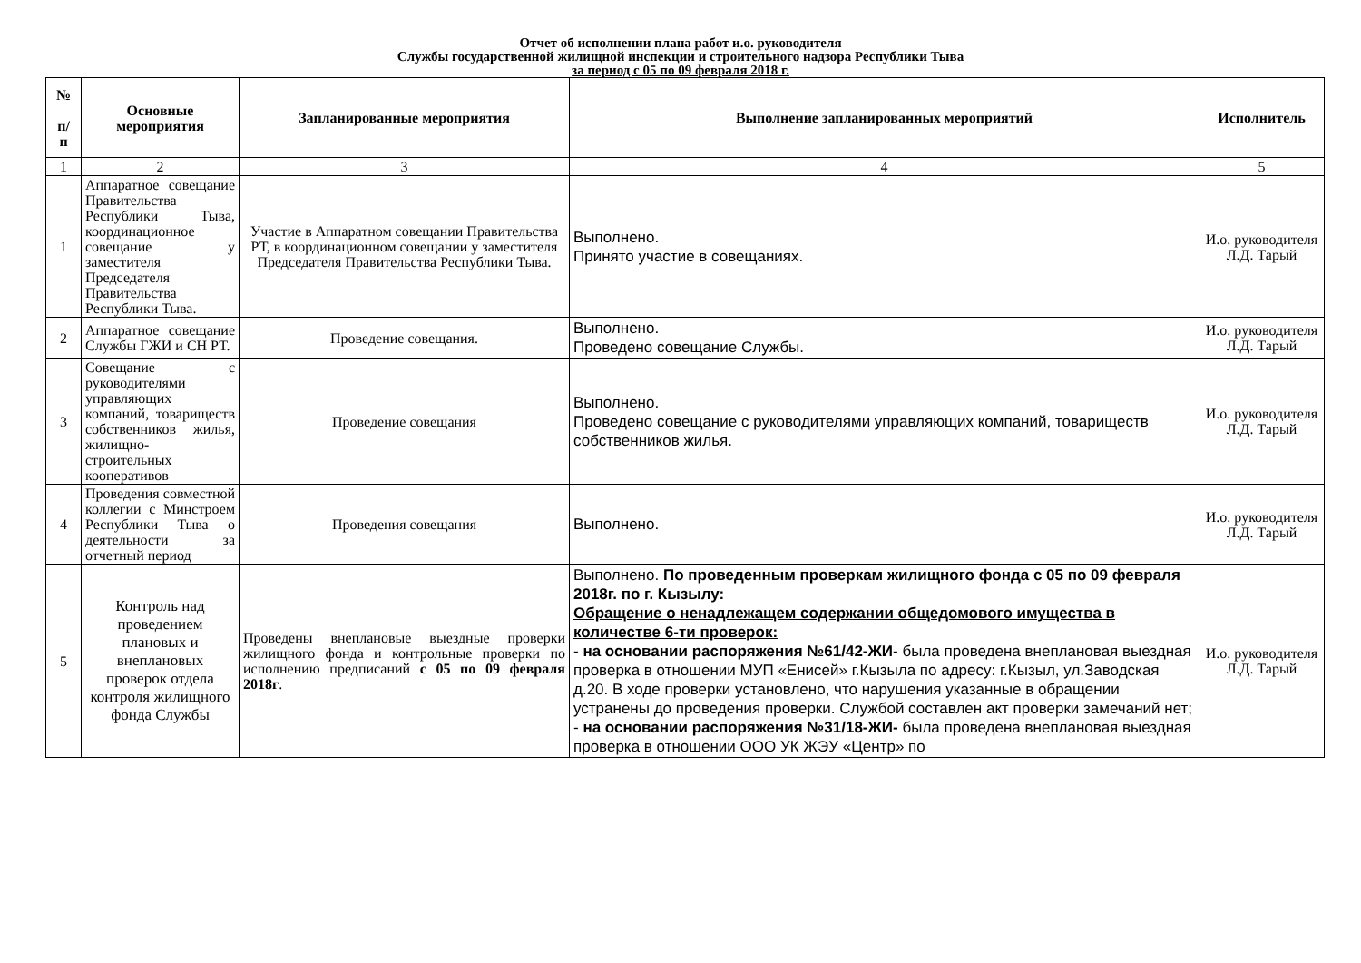Отчет об исполнении плана работ и.о. руководителя
Службы государственной жилищной инспекции и строительного надзора Республики Тыва
за период с 05 по 09 февраля 2018 г.
| № п/ п | Основные мероприятия | Запланированные мероприятия | Выполнение запланированных мероприятий | Исполнитель |
| --- | --- | --- | --- | --- |
| 1 | 2 | 3 | 4 | 5 |
| 1 | Аппаратное совещание Правительства Республики Тыва, координационное совещание у заместителя Председателя Правительства Республики Тыва. | Участие в Аппаратном совещании Правительства РТ, в координационном совещании у заместителя Председателя Правительства Республики Тыва. | Выполнено. Принято участие в совещаниях. | И.о. руководителя Л.Д. Тарый |
| 2 | Аппаратное совещание Службы ГЖИ и СН РТ. | Проведение совещания. | Выполнено. Проведено совещание Службы. | И.о. руководителя Л.Д. Тарый |
| 3 | Совещание с руководителями управляющих компаний, товариществ собственников жилья, жилищно-строительных кооперативов | Проведение совещания | Выполнено. Проведено совещание с руководителями управляющих компаний, товариществ собственников жилья. | И.о. руководителя Л.Д. Тарый |
| 4 | Проведения совместной коллегии с Минстроем Республики Тыва о деятельности за отчетный период | Проведения совещания | Выполнено. | И.о. руководителя Л.Д. Тарый |
| 5 | Контроль над проведением плановых и внеплановых проверок отдела контроля жилищного фонда Службы | Проведены внеплановые выездные проверки жилищного фонда и контрольные проверки по исполнению предписаний с 05 по 09 февраля 2018г . | Выполнено. По проведенным проверкам жилищного фонда с 05 по 09 февраля 2018г. по г. Кызылу: Обращение о ненадлежащем содержании общедомового имущества в количестве 6-ти проверок: - на основании распоряжения №61/42-ЖИ - была проведена внеплановая выездная проверка в отношении МУП «Енисей» г.Кызыла по адресу: г.Кызыл, ул.Заводская д.20. В ходе проверки установлено, что нарушения указанные в обращении устранены до проведения проверки. Службой составлен акт проверки замечаний нет; - на основании распоряжения №31/18-ЖИ- была проведена внеплановая выездная проверка в отношении ООО УК ЖЭУ «Центр» по | И.о. руководителя Л.Д. Тарый |